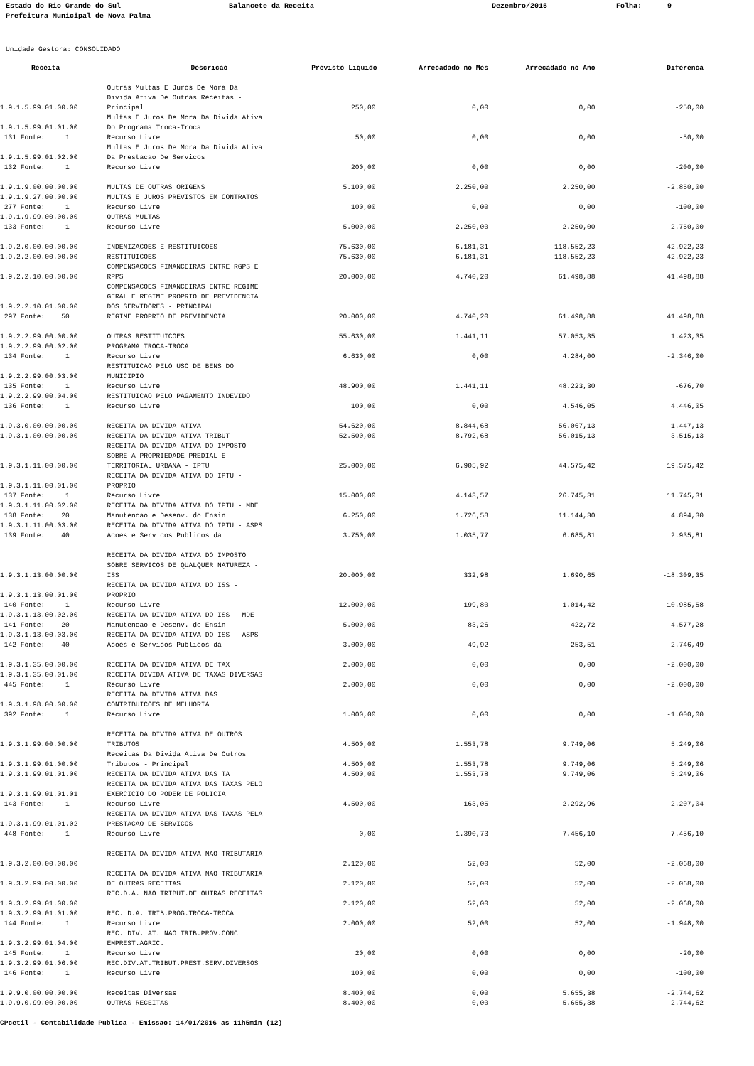Estado do Rio Grande do Sul Prefeitura Municipal de Nova Palma
Balancete da Receita
Dezembro/2015
Folha: 9
Unidade Gestora: CONSOLIDADO
| Receita | Descricao | Previsto Liquido | Arrecadado no Mes | Arrecadado no Ano | Diferenca |
| --- | --- | --- | --- | --- | --- |
| 1.9.1.5.99.01.00.00 | Outras Multas E Juros De Mora Da Divida Ativa De Outras Receitas - Principal | 250,00 | 0,00 | 0,00 | -250,00 |
| 1.9.1.5.99.01.01.00 | Multas E Juros De Mora Da Divida Ativa Do Programa Troca-Troca | | | | |
| 131 Fonte: 1 | Recurso Livre | 50,00 | 0,00 | 0,00 | -50,00 |
| 1.9.1.5.99.01.02.00 | Multas E Juros De Mora Da Divida Ativa Da Prestacao De Servicos | | | | |
| 132 Fonte: 1 | Recurso Livre | 200,00 | 0,00 | 0,00 | -200,00 |
| 1.9.1.9.00.00.00.00 | MULTAS DE OUTRAS ORIGENS | 5.100,00 | 2.250,00 | 2.250,00 | -2.850,00 |
| 1.9.1.9.27.00.00.00 | MULTAS E JUROS PREVISTOS EM CONTRATOS | | | | |
| 277 Fonte: 1 | Recurso Livre | 100,00 | 0,00 | 0,00 | -100,00 |
| 1.9.1.9.99.00.00.00 | OUTRAS MULTAS | | | | |
| 133 Fonte: 1 | Recurso Livre | 5.000,00 | 2.250,00 | 2.250,00 | -2.750,00 |
| 1.9.2.0.00.00.00.00 | INDENIZACOES E RESTITUICOES | 75.630,00 | 6.181,31 | 118.552,23 | 42.922,23 |
| 1.9.2.2.00.00.00.00 | RESTITUICOES | 75.630,00 | 6.181,31 | 118.552,23 | 42.922,23 |
| 1.9.2.2.10.00.00.00 | COMPENSACOES FINANCEIRAS ENTRE RGPS E RPPS | 20.000,00 | 4.740,20 | 61.498,88 | 41.498,88 |
| 1.9.2.2.10.01.00.00 | COMPENSACOES FINANCEIRAS ENTRE REGIME GERAL E REGIME PROPRIO DE PREVIDENCIA DOS SERVIDORES - PRINCIPAL | | | | |
| 297 Fonte: 50 | REGIME PROPRIO DE PREVIDENCIA | 20.000,00 | 4.740,20 | 61.498,88 | 41.498,88 |
| 1.9.2.2.99.00.00.00 | OUTRAS RESTITUICOES | 55.630,00 | 1.441,11 | 57.053,35 | 1.423,35 |
| 1.9.2.2.99.00.02.00 | PROGRAMA TROCA-TROCA | | | | |
| 134 Fonte: 1 | Recurso Livre | 6.630,00 | 0,00 | 4.284,00 | -2.346,00 |
| 1.9.2.2.99.00.03.00 | RESTITUICAO PELO USO DE BENS DO MUNICIPIO | | | | |
| 135 Fonte: 1 | Recurso Livre | 48.900,00 | 1.441,11 | 48.223,30 | -676,70 |
| 1.9.2.2.99.00.04.00 | RESTITUICAO PELO PAGAMENTO INDEVIDO | | | | |
| 136 Fonte: 1 | Recurso Livre | 100,00 | 0,00 | 4.546,05 | 4.446,05 |
| 1.9.3.0.00.00.00.00 | RECEITA DA DIVIDA ATIVA | 54.620,00 | 8.844,68 | 56.067,13 | 1.447,13 |
| 1.9.3.1.00.00.00.00 | RECEITA DA DIVIDA ATIVA TRIBUT | 52.500,00 | 8.792,68 | 56.015,13 | 3.515,13 |
| 1.9.3.1.11.00.00.00 | RECEITA DA DIVIDA ATIVA DO IMPOSTO SOBRE A PROPRIEDADE PREDIAL E TERRITORIAL URBANA - IPTU | 25.000,00 | 6.905,92 | 44.575,42 | 19.575,42 |
| 1.9.3.1.11.00.01.00 | RECEITA DA DIVIDA ATIVA DO IPTU - PROPRIO | | | | |
| 137 Fonte: 1 | Recurso Livre | 15.000,00 | 4.143,57 | 26.745,31 | 11.745,31 |
| 1.9.3.1.11.00.02.00 | RECEITA DA DIVIDA ATIVA DO IPTU - MDE | | | | |
| 138 Fonte: 20 | Manutencao e Desenv. do Ensin | 6.250,00 | 1.726,58 | 11.144,30 | 4.894,30 |
| 1.9.3.1.11.00.03.00 | RECEITA DA DIVIDA ATIVA DO IPTU - ASPS | | | | |
| 139 Fonte: 40 | Acoes e Servicos Publicos da | 3.750,00 | 1.035,77 | 6.685,81 | 2.935,81 |
| 1.9.3.1.13.00.00.00 | RECEITA DA DIVIDA ATIVA DO IMPOSTO SOBRE SERVICOS DE QUALQUER NATUREZA - ISS | 20.000,00 | 332,98 | 1.690,65 | -18.309,35 |
| 1.9.3.1.13.00.01.00 | RECEITA DA DIVIDA ATIVA DO ISS - PROPRIO | | | | |
| 140 Fonte: 1 | Recurso Livre | 12.000,00 | 199,80 | 1.014,42 | -10.985,58 |
| 1.9.3.1.13.00.02.00 | RECEITA DA DIVIDA ATIVA DO ISS - MDE | | | | |
| 141 Fonte: 20 | Manutencao e Desenv. do Ensin | 5.000,00 | 83,26 | 422,72 | -4.577,28 |
| 1.9.3.1.13.00.03.00 | RECEITA DA DIVIDA ATIVA DO ISS - ASPS | | | | |
| 142 Fonte: 40 | Acoes e Servicos Publicos da | 3.000,00 | 49,92 | 253,51 | -2.746,49 |
| 1.9.3.1.35.00.00.00 | RECEITA DA DIVIDA ATIVA DE TAX | 2.000,00 | 0,00 | 0,00 | -2.000,00 |
| 1.9.3.1.35.00.01.00 | RECEITA DIVIDA ATIVA DE TAXAS DIVERSAS | | | | |
| 445 Fonte: 1 | Recurso Livre | 2.000,00 | 0,00 | 0,00 | -2.000,00 |
| 1.9.3.1.98.00.00.00 | RECEITA DA DIVIDA ATIVA DAS CONTRIBUICOES DE MELHORIA | | | | |
| 392 Fonte: 1 | Recurso Livre | 1.000,00 | 0,00 | 0,00 | -1.000,00 |
| 1.9.3.1.99.00.00.00 | RECEITA DA DIVIDA ATIVA DE OUTROS TRIBUTOS | 4.500,00 | 1.553,78 | 9.749,06 | 5.249,06 |
| 1.9.3.1.99.01.00.00 | Receitas Da Divida Ativa De Outros Tributos - Principal | 4.500,00 | 1.553,78 | 9.749,06 | 5.249,06 |
| 1.9.3.1.99.01.01.00 | RECEITA DA DIVIDA ATIVA DAS TA | 4.500,00 | 1.553,78 | 9.749,06 | 5.249,06 |
| 1.9.3.1.99.01.01.01 | RECEITA DA DIVIDA ATIVA DAS TAXAS PELO EXERCICIO DO PODER DE POLICIA | | | | |
| 143 Fonte: 1 | Recurso Livre | 4.500,00 | 163,05 | 2.292,96 | -2.207,04 |
| 1.9.3.1.99.01.01.02 | RECEITA DA DIVIDA ATIVA DAS TAXAS PELA PRESTACAO DE SERVICOS | | | | |
| 448 Fonte: 1 | Recurso Livre | 0,00 | 1.390,73 | 7.456,10 | 7.456,10 |
| 1.9.3.2.00.00.00.00 | RECEITA DA DIVIDA ATIVA NAO TRIBUTARIA | 2.120,00 | 52,00 | 52,00 | -2.068,00 |
| 1.9.3.2.99.00.00.00 | RECEITA DA DIVIDA ATIVA NAO TRIBUTARIA DE OUTRAS RECEITAS | 2.120,00 | 52,00 | 52,00 | -2.068,00 |
| 1.9.3.2.99.01.00.00 | REC.D.A. NAO TRIBUT.DE OUTRAS RECEITAS | 2.120,00 | 52,00 | 52,00 | -2.068,00 |
| 1.9.3.2.99.01.01.00 | REC. D.A. TRIB.PROG.TROCA-TROCA | | | | |
| 144 Fonte: 1 | Recurso Livre | 2.000,00 | 52,00 | 52,00 | -1.948,00 |
| 1.9.3.2.99.01.04.00 | REC. DIV. AT. NAO TRIB.PROV.CONC EMPREST.AGRIC. | | | | |
| 145 Fonte: 1 | Recurso Livre | 20,00 | 0,00 | 0,00 | -20,00 |
| 1.9.3.2.99.01.06.00 | REC.DIV.AT.TRIBUT.PREST.SERV.DIVERSOS | | | | |
| 146 Fonte: 1 | Recurso Livre | 100,00 | 0,00 | 0,00 | -100,00 |
| 1.9.9.0.00.00.00.00 | Receitas Diversas | 8.400,00 | 0,00 | 5.655,38 | -2.744,62 |
| 1.9.9.0.99.00.00.00 | OUTRAS RECEITAS | 8.400,00 | 0,00 | 5.655,38 | -2.744,62 |
CPcetil - Contabilidade Publica - Emissao: 14/01/2016 as 11h5min (12)